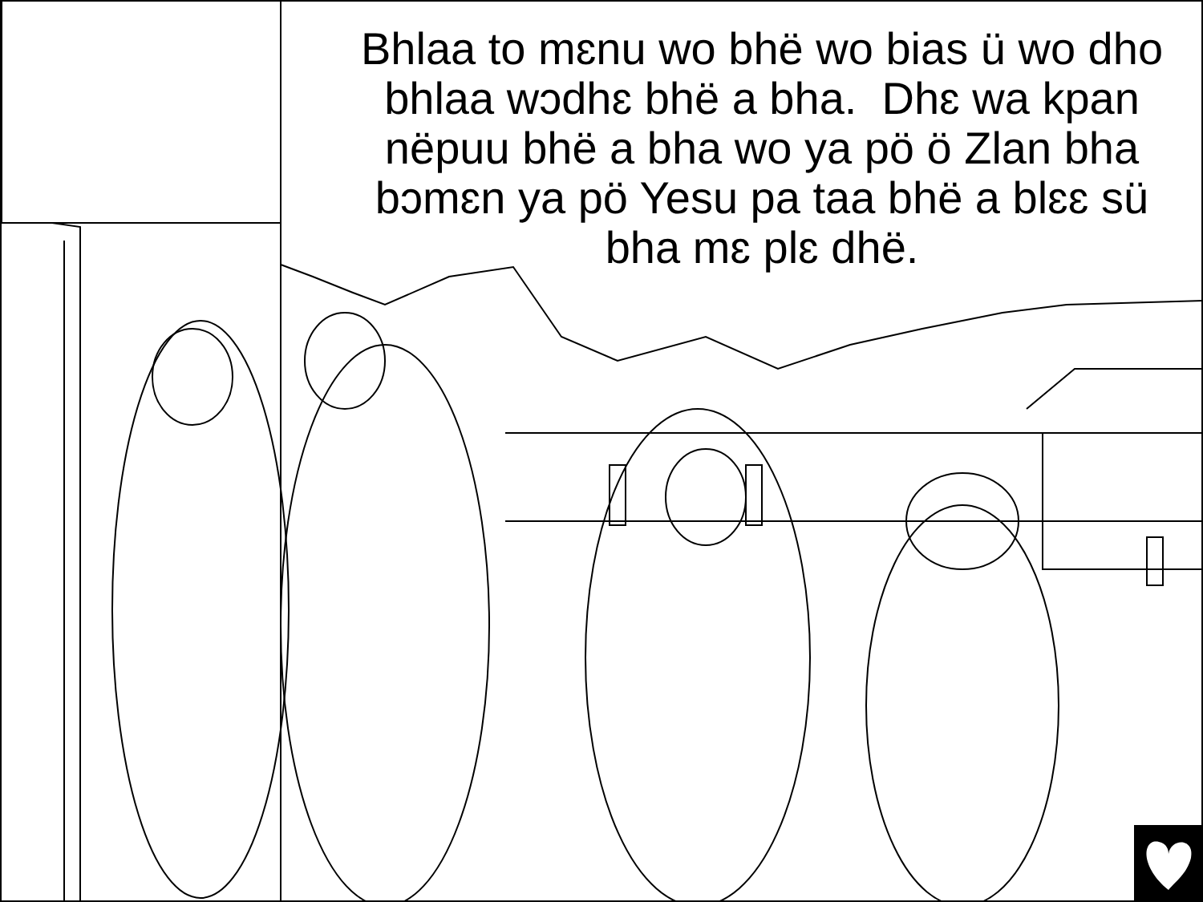Bhlaa to mɛnu wo bhë wo bias ü wo dho bhlaa wɔdhɛ bhë a bha. Dhɛ wa kpan nëpuu bhë a bha wo ya pö ö Zlan bha bɔmɛn ya pö Yesu pa taa bhë a blɛɛ sü bha mɛ plɛ dhë.